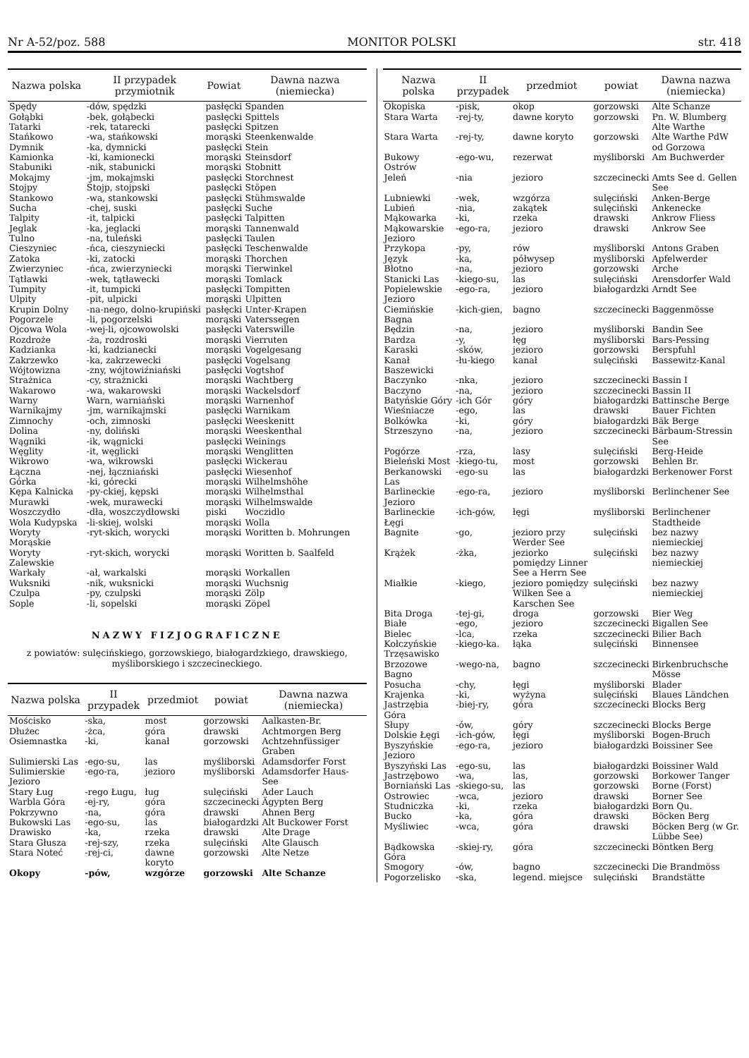Nr A-52/poz. 588 MONITOR POLSKI str. 418
| Nazwa polska | II przypadek przymiotnik | Powiat | Dawna nazwa (niemiecka) |
| --- | --- | --- | --- |
| Spędy | -dów, spędzki | pasłęcki | Spanden |
| Gołąbki | -bek, gołąbecki | pasłęcki | Spittels |
| Tatarki | -rek, tatarecki | pasłęcki | Spitzen |
| Stańkowo | -wa, stańkowski | morąski | Steenkenwalde |
| Dymnik | -ka, dymnicki | pasłęcki | Stein |
| Kamionka | -ki, kamionecki | morąski | Steinsdorf |
| Stabuniki | -nik, stabunicki | morąski | Stobnitt |
| Mokajmy | -jm, mokajmski | pasłęcki | Storchnest |
| Stojpy | Stojp, stojpski | pasłęcki | Stöpen |
| Stankowo | -wa, stankowski | pasłęcki | Stühmswalde |
| Sucha | -chej, suski | pasłęcki | Suche |
| Talpity | -it, talpicki | pasłęcki | Talpitten |
| Jeglak | -ka, jeglacki | morąski | Tannenwald |
| Tulno | -na, tuleński | pasłęcki | Taulen |
| Cieszyniec | -ńca, cieszyniecki | pasłęcki | Teschenwalde |
| Zatoka | -ki, zatocki | morąski | Thorchen |
| Zwierzyniec | -ńca, zwierzyniecki | morąski | Tierwinkel |
| Tątławki | -wek, tątławecki | morąski | Tomlack |
| Tumpity | -it, tumpicki | pasłęcki | Tompitten |
| Ulpity | -pit, ulpicki | morąski | Ulpitten |
| Krupin Dolny | -na-nego, dolno-krupiński | pasłęcki | Unter-Krapen |
| Pogorzele | -li, pogorzelski | morąski | Vaterssegen |
| Ojcowa Wola | -wej-li, ojcowowolski | pasłęcki | Vaterswille |
| Rozdroże | -ża, rozdroski | morąski | Vierruten |
| Kadzianka | -ki, kadzianecki | morąski | Vogelgesang |
| Zakrzewko | -ka, zakrzewecki | pasłęcki | Vogelsang |
| Wójtowizna | -zny, wójtowiźniański | pasłęcki | Vogtshof |
| Strażnica | -cy, strażnicki | morąski | Wachtberg |
| Wakarowo | -wa, wakarowski | morąski | Wackelsdorf |
| Warny | Warn, warniański | morąski | Warnenhof |
| Warnikajmy | -jm, warnikajmski | pasłęcki | Warnikam |
| Zimnochy | -och, zimnoski | pasłęcki | Weeskenitt |
| Dolina | -ny, doliński | morąski | Weeskenthal |
| Wągniki | -ik, wągnicki | pasłęcki | Weinings |
| Węglity | -it, węglicki | morąski | Wenglitten |
| Wikrowo | -wa, wikrowski | pasłęcki | Wickerau |
| Łączna | -nej, łączniański | pasłęcki | Wiesenhof |
| Górka | -ki, górecki | morąski | Wilhelmshöhe |
| Kępa Kalnicka | -py-ckiej, kępski | morąski | Wilhelmsthal |
| Murawki | -wek, murawecki | morąski | Wilhelmswalde |
| Woszczydło | -dła, woszczydłowski | piski | Woczidlo |
| Wola Kudypska | -li-skiej, wolski | morąski | Wolla |
| Woryty Morąskie | -ryt-skich, worycki | morąski | Woritten b. Mohrungen |
| Woryty Zalewskie | -ryt-skich, worycki | morąski | Woritten b. Saalfeld |
| Warkały | -ał, warkalski | morąski | Workallen |
| Wuksniki | -nik, wuksnicki | morąski | Wuchsnig |
| Czulpa | -py, czulpski | morąski | Zölp |
| Sople | -li, sopelski | morąski | Zöpel |
NAZWY FIZJOGRAFICZNE
z powiatów: sulęcińskiego, gorzowskiego, białogardzkiego, drawskiego, myśliborskiego i szczecineckiego.
| Nazwa polska | II przypadek | przedmiot | powiat | Dawna nazwa (niemiecka) |
| --- | --- | --- | --- | --- |
| Mościsko | -ska, | most | gorzowski | Aalkasten-Br. |
| Dłużec | -żca, | góra | drawski | Achtmorgen Berg |
| Osiemnastka | -ki, | kanał | gorzowski | Achtzehnfüssiger Graben |
| Sulimierski Las | -ego-su, | las | myśliborski | Adamsdorfer Forst |
| Sulimierskie Jezioro | -ego-ra, | jezioro | myśliborski | Adamsdorfer Haus-See |
| Stary Ług | -rego Ługu, | ług | sulęciński | Ader Lauch |
| Warbla Góra | -ej-ry, | góra | szczecinecki | Ägypten Berg |
| Pokrzywno | -na, | góra | drawski | Ahnen Berg |
| Bukowski Las | -ego-su, | las | białogardzki | Alt Buckower Forst |
| Drawisko | -ka, | rzeka | drawski | Alte Drage |
| Stara Głusza | -rej-szy, | rzeka | sulęciński | Alte Glausch |
| Stara Noteć | -rej-ci, | dawne koryto | gorzowski | Alte Netze |
| Okopy | -pów, | wzgórze | gorzowski | Alte Schanze |
| Nazwa polska | II przypadek | przedmiot | powiat | Dawna nazwa (niemiecka) |
| --- | --- | --- | --- | --- |
| Okopiska | -pisk, | okop | gorzowski | Alte Schanze |
| Stara Warta | -rej-ty, | dawne koryto | gorzowski | Pn. W. Blumberg Alte Warthe |
| Stara Warta | -rej-ty, | dawne koryto | gorzowski | Alte Warthe PdW od Gorzowa |
| Bukowy Ostrów | -ego-wu, | rezerwat | myśliborski | Am Buchwerder |
| Jeleń | -nia | jezioro | szczecinecki | Amts See d. Gellen See |
| Lubniewki | -wek, | wzgórza | sulęciński | Anken-Berge |
| Lubień | -nia, | zakątek | sulęciński | Ankenecke |
| Mąkowarka | -ki, | rzeka | drawski | Ankrow Fliess |
| Mąkowarskie Jezioro | -ego-ra, | jezioro | drawski | Ankrow See |
| Przykopa | -py, | rów | myśliborski | Antons Graben |
| Język | -ka, | półwysep | myśliborski | Apfelwerder |
| Błotno | -na, | jezioro | gorzowski | Arche |
| Stanicki Las | -kiego-su, | las | sulęciński | Arensdorfer Wald |
| Popielewskie Jezioro | -ego-ra, | jezioro | białogardzki | Arndt See |
| Ciemińskie Bagna | -kich-gien, | bagno | szczecinecki | Baggenmösse |
| Będzin | -na, | jezioro | myśliborski | Bandin See |
| Bardza | -y, | łęg | myśliborski | Bars-Pessing |
| Karaski | -sków, | jezioro | gorzowski | Berspfuhl |
| Kanał Baszewicki | -łu-kiego | kanał | sulęciński | Bassewitz-Kanal |
| Baczynko | -nka, | jezioro | szczecinecki | Bassin I |
| Baczyno | -na, | jezioro | szczecinecki | Bassin II |
| Batyńskie Góry | -ich Gór | góry | białogardzki | Battinsche Berge |
| Wieśniacze | -ego, | las | drawski | Bauer Fichten |
| Bolkówka | -ki, | góry | białogardzki | Bäk Berge |
| Strzeszyno | -na, | jezioro | szczecinecki | Bärbaum-Stressin See |
| Pogórze | -rza, | lasy | sulęciński | Berg-Heide |
| Bieleński Most | -kiego-tu, | most | gorzowski | Behlen Br. |
| Berkanowski Las | -ego-su | las | białogardzki | Berkenower Forst |
| Barlineckie Jezioro | -ego-ra, | jezioro | myśliborski | Berlinchener See |
| Barlineckie Łęgi | -ich-gów, | łęgi | myśliborski | Berlinchener Stadtheide |
| Bagnite | -go, | jezioro przy Werder See | sulęciński | bez nazwy niemieckiej |
| Krążek | -żka, | jeziorko pomiędzy Linner See a Herrn See | sulęciński | bez nazwy niemieckiej |
| Miałkie | -kiego, | jezioro pomiędzy Wilken See a Karschen See | sulęciński | bez nazwy niemieckiej |
| Bita Droga | -tej-gi, | droga | gorzowski | Bier Weg |
| Białe | -ego, | jezioro | szczecinecki | Bigallen See |
| Bielec | -lca, | rzeka | szczecinecki | Bilier Bach |
| Kołczyńskie Trzęsawisko | -kiego-ka. | łąka | sulęciński | Binnensee |
| Brzozowe Bagno | -wego-na, | bagno | szczecinecki | Birkenbruchsche Mösse |
| Posucha | -chy, | łęgi | myśliborski | Blader |
| Krajenka | -ki, | wyżyna | sulęciński | Blaues Ländchen |
| Jastrzębia Góra | -biej-ry, | góra | szczecinecki | Blocks Berg |
| Słupy | -ów, | góry | szczecinecki | Blocks Berge |
| Dolskie Łęgi | -ich-gów, | łęgi | myśliborski | Bogen-Bruch |
| Byszyńskie Jezioro | -ego-ra, | jezioro | białogardzki | Boissiner See |
| Byszyński Las | -ego-su, | las | białogardzki | Boissiner Wald |
| Jastrzębowo | -wa, | las, | gorzowski | Borkower Tanger |
| Borniański Las | -skiego-su, | las | gorzowski | Borne (Forst) |
| Ostrowiec | -wca, | jezioro | drawski | Borner See |
| Studniczka | -ki, | rzeka | białogardzki | Born Qu. |
| Bucko | -ka, | góra | drawski | Böcken Berg |
| Myśliwiec | -wca, | góra | drawski | Böcken Berg (w Gr. Lübbe See) |
| Bądkowska Góra | -skiej-ry, | góra | szczecinecki | Böntken Berg |
| Smogory | -ów, | bagno | szczecinecki | Die Brandmöss |
| Pogorzelisko | -ska, | legend. miejsce | sulęciński | Brandstätte |